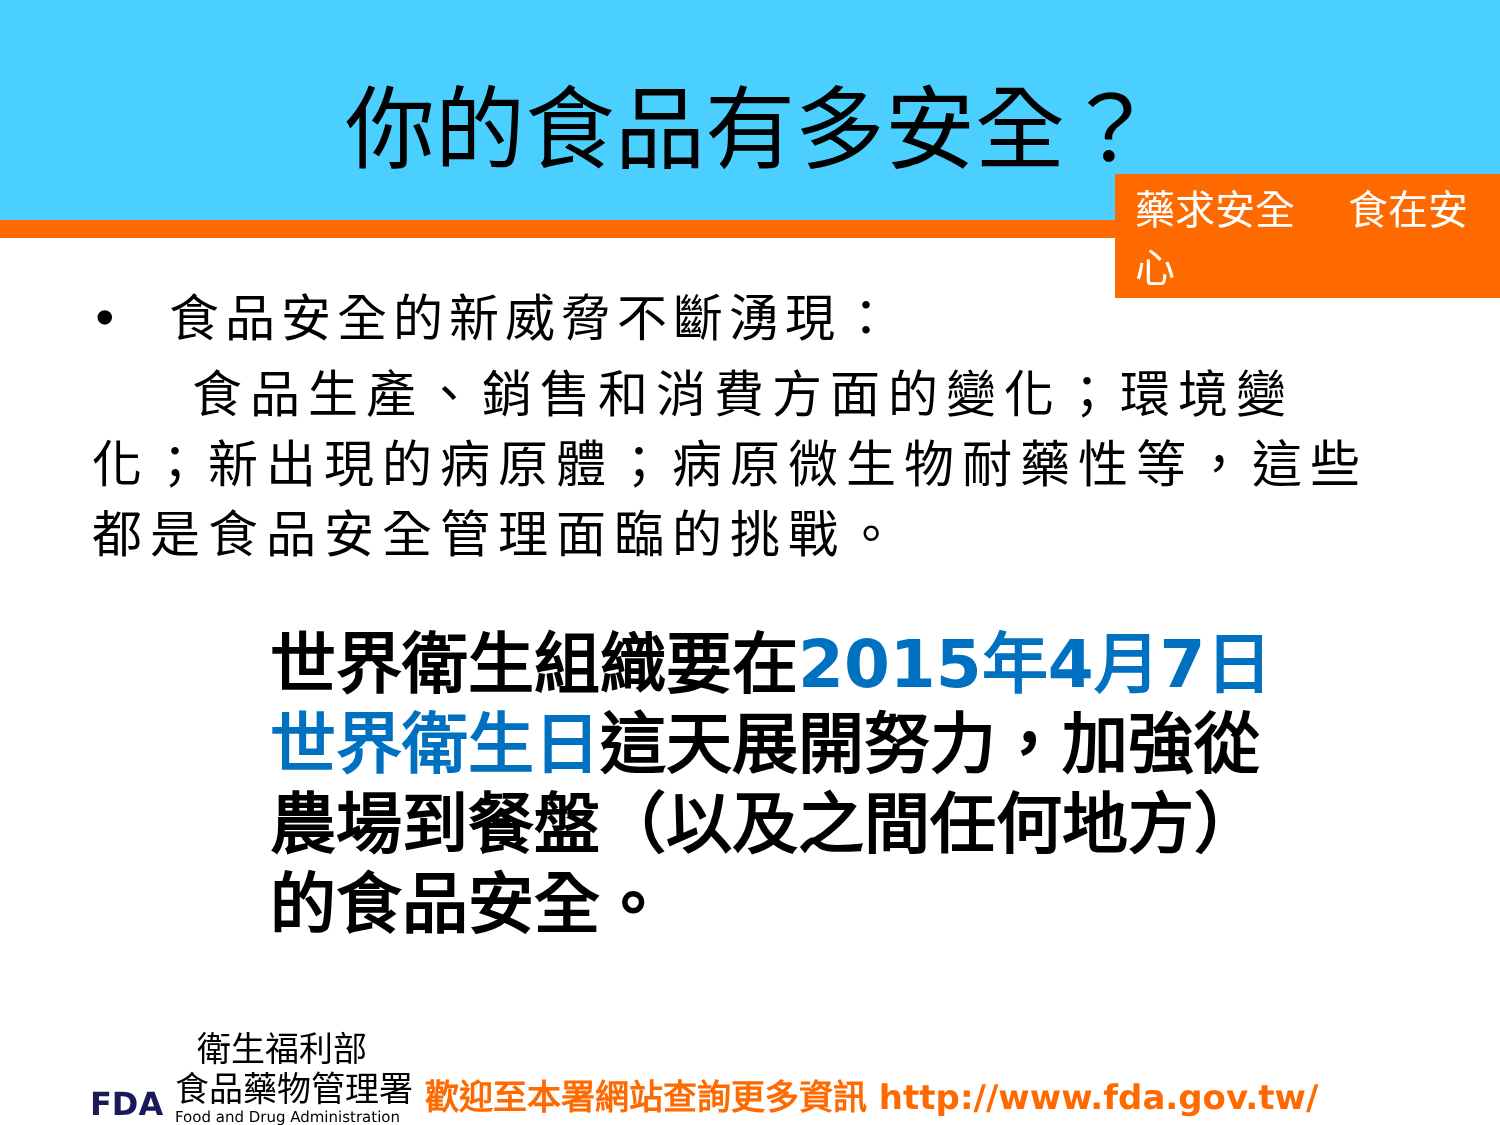你的食品有多安全？
藥求安全 食在安心
• 食品安全的新威脅不斷湧現：
食品生產、銷售和消費方面的變化；環境變化；新出現的病原體；病原微生物耐藥性等，這些都是食品安全管理面臨的挑戰。
世界衛生組織要在2015年4月7日
世界衛生日這天展開努力，加強從農場到餐盤（以及之間任何地方）的食品安全。
FDA
衛生福利部
食品藥物管理署
Food and Drug Administration
歡迎至本署網站查詢更多資訊 http://www.fda.gov.tw/